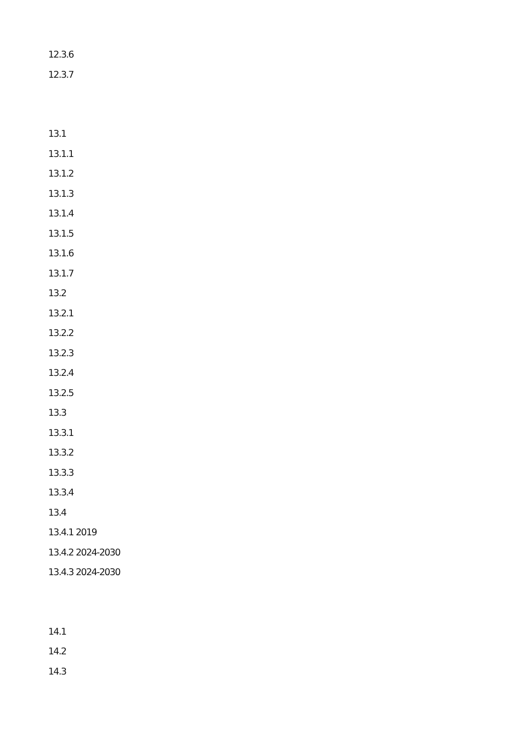12.3.6
12.3.7
13.1
13.1.1
13.1.2
13.1.3
13.1.4
13.1.5
13.1.6
13.1.7
13.2
13.2.1
13.2.2
13.2.3
13.2.4
13.2.5
13.3
13.3.1
13.3.2
13.3.3
13.3.4
13.4
13.4.1 2019
13.4.2 2024-2030
13.4.3 2024-2030
14.1
14.2
14.3